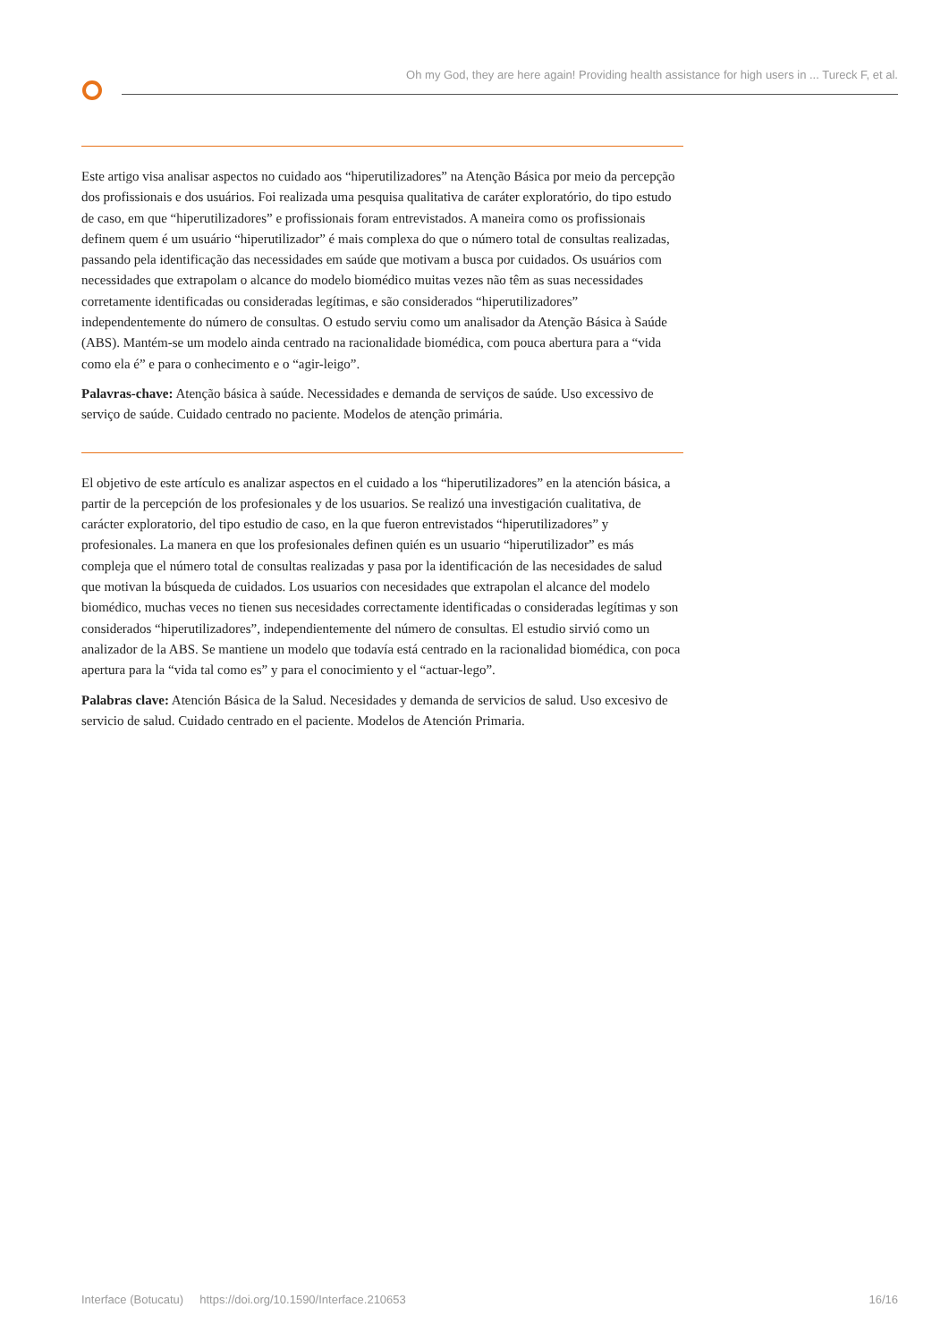Oh my God, they are here again! Providing health assistance for high users in ... Tureck F, et al.
Este artigo visa analisar aspectos no cuidado aos “hiperutilizadores” na Atenção Básica por meio da percepção dos profissionais e dos usuários. Foi realizada uma pesquisa qualitativa de caráter exploratório, do tipo estudo de caso, em que “hiperutilizadores” e profissionais foram entrevistados. A maneira como os profissionais definem quem é um usuário “hiperutilizador” é mais complexa do que o número total de consultas realizadas, passando pela identificação das necessidades em saúde que motivam a busca por cuidados. Os usuários com necessidades que extrapolam o alcance do modelo biomédico muitas vezes não têm as suas necessidades corretamente identificadas ou consideradas legítimas, e são considerados “hiperutilizadores” independentemente do número de consultas. O estudo serviu como um analisador da Atenção Básica à Saúde (ABS). Mantém-se um modelo ainda centrado na racionalidade biomédica, com pouca abertura para a “vida como ela é” e para o conhecimento e o “agir-leigo”.
Palavras-chave: Atenção básica à saúde. Necessidades e demanda de serviços de saúde. Uso excessivo de serviço de saúde. Cuidado centrado no paciente. Modelos de atenção primária.
El objetivo de este artículo es analizar aspectos en el cuidado a los “hiperutilizadores” en la atención básica, a partir de la percepción de los profesionales y de los usuarios. Se realizó una investigación cualitativa, de carácter exploratorio, del tipo estudio de caso, en la que fueron entrevistados “hiperutilizadores” y profesionales. La manera en que los profesionales definen quién es un usuario “hiperutilizador” es más compleja que el número total de consultas realizadas y pasa por la identificación de las necesidades de salud que motivan la búsqueda de cuidados. Los usuarios con necesidades que extrapolan el alcance del modelo biomédico, muchas veces no tienen sus necesidades correctamente identificadas o consideradas legítimas y son considerados “hiperutilizadores”, independientemente del número de consultas. El estudio sirvió como un analizador de la ABS. Se mantiene un modelo que todavía está centrado en la racionalidad biomédica, con poca apertura para la “vida tal como es” y para el conocimiento y el “actuar-lego”.
Palabras clave: Atención Básica de la Salud. Necesidades y demanda de servicios de salud. Uso excesivo de servicio de salud. Cuidado centrado en el paciente. Modelos de Atención Primaria.
Interface (Botucatu) https://doi.org/10.1590/Interface.210653 16/16